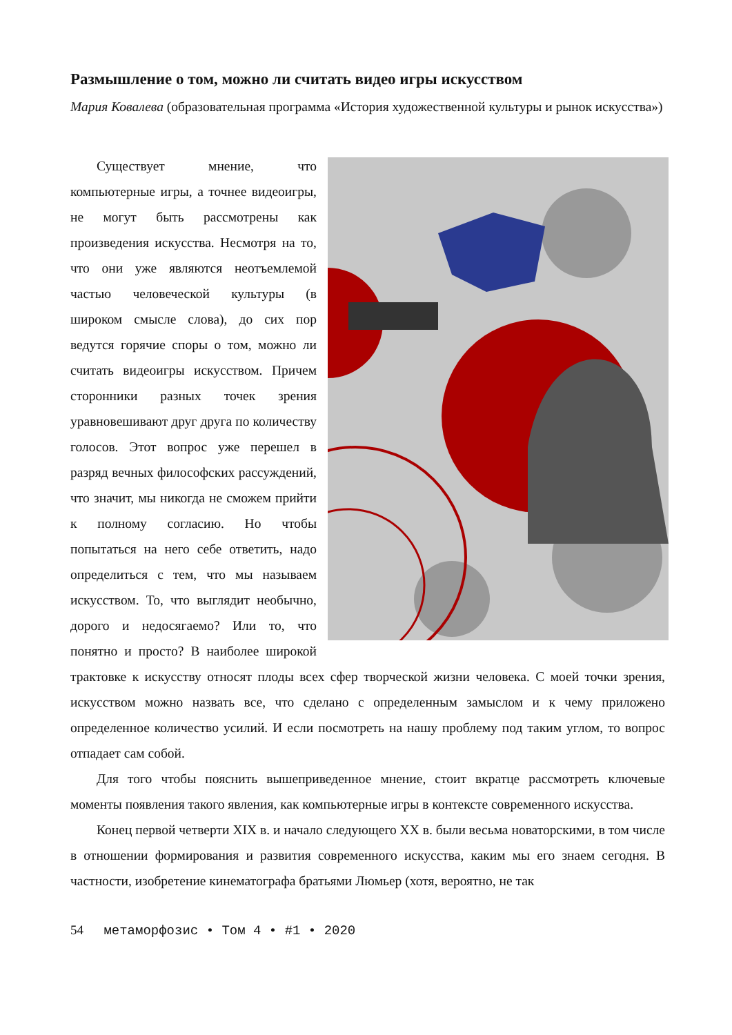Размышление о том, можно ли считать видео игры искусством
Мария Ковалева (образовательная программа «История художественной культуры и рынок искусства»)
Существует мнение, что компьютерные игры, а точнее видеоигры, не могут быть рассмотрены как произведения искусства. Несмотря на то, что они уже являются неотъемлемой частью человеческой культуры (в широком смысле слова), до сих пор ведутся горячие споры о том, можно ли считать видеоигры искусством. Причем сторонники разных точек зрения уравновешивают друг друга по количеству голосов. Этот вопрос уже перешел в разряд вечных философских рассуждений, что значит, мы никогда не сможем прийти к полному согласию. Но чтобы попытаться на него себе ответить, надо определиться с тем, что мы называем искусством. То, что выглядит необычно, дорого и недосягаемо? Или то, что понятно и просто? В наиболее широкой трактовке к искусству относят плоды всех сфер творческой жизни человека. С моей точки зрения, искусством можно назвать все, что сделано с определенным замыслом и к чему приложено определенное количество усилий. И если посмотреть на нашу проблему под таким углом, то вопрос отпадает сам собой.
Для того чтобы пояснить вышеприведенное мнение, стоит вкратце рассмотреть ключевые моменты появления такого явления, как компьютерные игры в контексте современного искусства.
Конец первой четверти XIX в. и начало следующего XX в. были весьма новаторскими, в том числе в отношении формирования и развития современного искусства, каким мы его знаем сегодня. В частности, изобретение кинематографа братьями Люмьер (хотя, вероятно, не так
54 метаморфозис • Том 4 • #1 • 2020